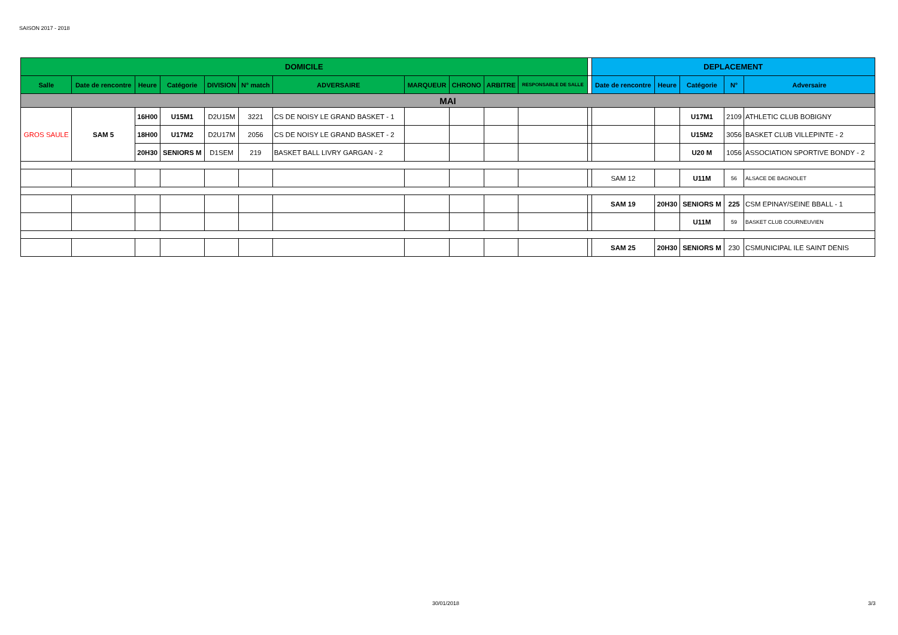SAISON 2017 - 2018
| DOMICILE | | | | | | | | | | | | DEPLACEMENT | | | | |
| Salle | Date de rencontre | Heure | Catégorie | DIVISION | N° match | ADVERSAIRE | MARQUEUR | CHRONO | ARBITRE | RESPONSABLE DE SALLE | | Date de rencontre | Heure | Catégorie | N° | Adversaire |
| MAI | | | | | | | | | | | | | | | | |
| GROS SAULE | SAM 5 | 16H00 | U15M1 | D2U15M | 3221 | CS DE NOISY LE GRAND BASKET - 1 | | | | | | | | U17M1 | 2109 | ATHLETIC CLUB BOBIGNY |
| | | 18H00 | U17M2 | D2U17M | 2056 | CS DE NOISY LE GRAND BASKET - 2 | | | | | | | | U15M2 | 3056 | BASKET CLUB VILLEPINTE - 2 |
| | | 20H30 | SENIORS M | D1SEM | 219 | BASKET BALL LIVRY GARGAN - 2 | | | | | | | | U20 M | 1056 | ASSOCIATION SPORTIVE BONDY - 2 |
| | | | | | | | | | | | | SAM 12 | | U11M | 56 | ALSACE DE BAGNOLET |
| | | | | | | | | | | | | SAM 19 | 20H30 | SENIORS M | 225 | CSM EPINAY/SEINE BBALL - 1 |
| | | | | | | | | | | | | | | U11M | 59 | BASKET CLUB COURNEUVIEN |
| | | | | | | | | | | | | SAM 25 | 20H30 | SENIORS M | 230 | CSMUNICIPAL ILE SAINT DENIS |
30/01/2018 3/3